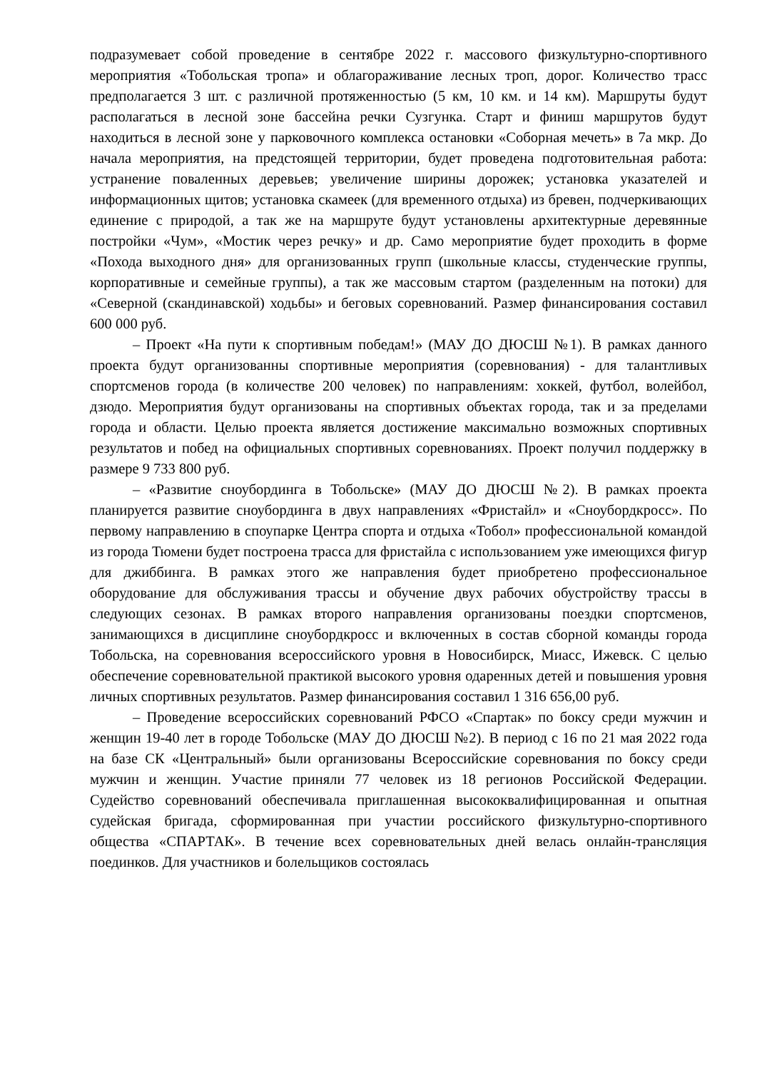подразумевает собой проведение в сентябре 2022 г. массового физкультурно-спортивного мероприятия «Тобольская тропа» и облагораживание лесных троп, дорог. Количество трасс предполагается 3 шт. с различной протяженностью (5 км, 10 км. и 14 км). Маршруты будут располагаться в лесной зоне бассейна речки Сузгунка. Старт и финиш маршрутов будут находиться в лесной зоне у парковочного комплекса остановки «Соборная мечеть» в 7а мкр. До начала мероприятия, на предстоящей территории, будет проведена подготовительная работа: устранение поваленных деревьев; увеличение ширины дорожек; установка указателей и информационных щитов; установка скамеек (для временного отдыха) из бревен, подчеркивающих единение с природой, а так же на маршруте будут установлены архитектурные деревянные постройки «Чум», «Мостик через речку» и др. Само мероприятие будет проходить в форме «Похода выходного дня» для организованных групп (школьные классы, студенческие группы, корпоративные и семейные группы), а так же массовым стартом (разделенным на потоки) для «Северной (скандинавской) ходьбы» и беговых соревнований. Размер финансирования составил 600 000 руб.
– Проект «На пути к спортивным победам!» (МАУ ДО ДЮСШ №1). В рамках данного проекта будут организованны спортивные мероприятия (соревнования) - для талантливых спортсменов города (в количестве 200 человек) по направлениям: хоккей, футбол, волейбол, дзюдо. Мероприятия будут организованы на спортивных объектах города, так и за пределами города и области. Целью проекта является достижение максимально возможных спортивных результатов и побед на официальных спортивных соревнованиях. Проект получил поддержку в размере 9 733 800 руб.
– «Развитие сноубординга в Тобольске» (МАУ ДО ДЮСШ №2). В рамках проекта планируется развитие сноубординга в двух направлениях «Фристайл» и «Сноубордкросс». По первому направлению в споупарке Центра спорта и отдыха «Тобол» профессиональной командой из города Тюмени будет построена трасса для фристайла с использованием уже имеющихся фигур для джиббинга. В рамках этого же направления будет приобретено профессиональное оборудование для обслуживания трассы и обучение двух рабочих обустройству трассы в следующих сезонах. В рамках второго направления организованы поездки спортсменов, занимающихся в дисциплине сноубордкросс и включенных в состав сборной команды города Тобольска, на соревнования всероссийского уровня в Новосибирск, Миасс, Ижевск. С целью обеспечение соревновательной практикой высокого уровня одаренных детей и повышения уровня личных спортивных результатов. Размер финансирования составил 1 316 656,00 руб.
– Проведение всероссийских соревнований РФСО «Спартак» по боксу среди мужчин и женщин 19-40 лет в городе Тобольске (МАУ ДО ДЮСШ №2). В период с 16 по 21 мая 2022 года на базе СК «Центральный» были организованы Всероссийские соревнования по боксу среди мужчин и женщин. Участие приняли 77 человек из 18 регионов Российской Федерации. Судейство соревнований обеспечивала приглашенная высококвалифицированная и опытная судейская бригада, сформированная при участии российского физкультурно-спортивного общества «СПАРТАК». В течение всех соревновательных дней велась онлайн-трансляция поединков. Для участников и болельщиков состоялась